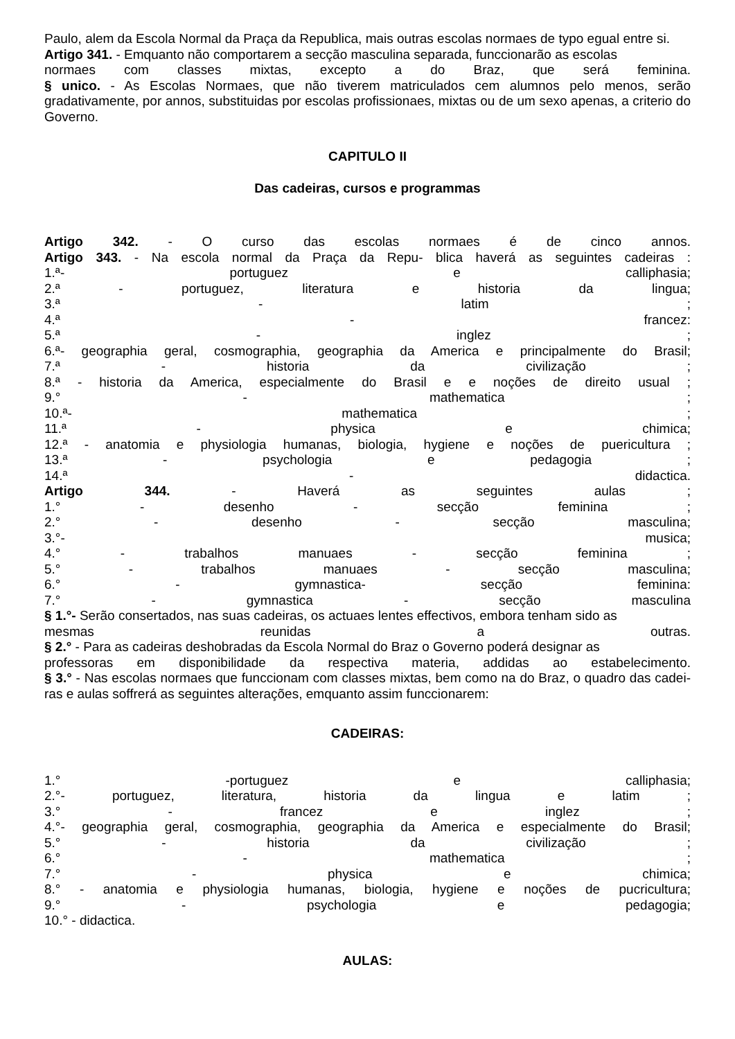Paulo, alem da Escola Normal da Praça da Republica, mais outras escolas normaes de typo egual entre si.
Artigo 341. - Emquanto não comportarem a secção masculina separada, funccionarão as escolas
normaes com classes mixtas, excepto a do Braz, que será feminina.
§ unico. - As Escolas Normaes, que não tiverem matriculados cem alumnos pelo menos, serão gradativamente, por annos, substituidas por escolas profissionaes, mixtas ou de um sexo apenas, a criterio do Governo.
CAPITULO II
Das cadeiras, cursos e programmas
Artigo 342. - O curso das escolas normaes é de cinco annos.
Artigo 343. - Na escola normal da Praça da Repu- blica haverá as seguintes cadeiras :
1.ª- portuguez e calliphasia;
2.ª - portuguez, literatura e historia da lingua;
3.ª - latim ;
4.ª - francez:
5.ª - inglez ;
6.ª- geographia geral, cosmographia, geographia da America e principalmente do Brasil;
7.ª - historia da civilização ;
8.ª - historia da America, especialmente do Brasil e e noções de direito usual ;
9.° - mathematica ;
10.ª- mathematica ;
11.ª - physica e chimica;
12.ª - anatomia e physiologia humanas, biologia, hygiene e noções de puericultura ;
13.ª - psychologia e pedagogia ;
14.ª - didactica.
Artigo 344. - Haverá as seguintes aulas ;
1.° - desenho - secção feminina ;
2.° - desenho - secção masculina;
3.°- musica;
4.° - trabalhos manuaes - secção feminina ;
5.° - trabalhos manuaes - secção masculina;
6.° - gymnastica- secção feminina:
7.° - gymnastica - secção masculina
§ 1.°- Serão consertados, nas suas cadeiras, os actuaes lentes effectivos, embora tenham sido as
mesmas reunidas a outras.
§ 2.° - Para as cadeiras deshobradas da Escola Normal do Braz o Governo poderá designar as
professoras em disponibilidade da respectiva materia, addidas ao estabelecimento.
§ 3.° - Nas escolas normaes que funccionam com classes mixtas, bem como na do Braz, o quadro das cadei- ras e aulas soffrerá as seguintes alterações, emquanto assim funccionarem:
CADEIRAS:
1.° -portuguez e calliphasia;
2.°- portuguez, literatura, historia da lingua e latim ;
3.° - francez e inglez ;
4.°- geographia geral, cosmographia, geographia da America e especialmente do Brasil;
5.° - historia da civilização ;
6.° - mathematica ;
7.° - physica e chimica;
8.° - anatomia e physiologia humanas, biologia, hygiene e noções de pucricultura;
9.° - psychologia e pedagogia;
10.° - didactica.
AULAS: